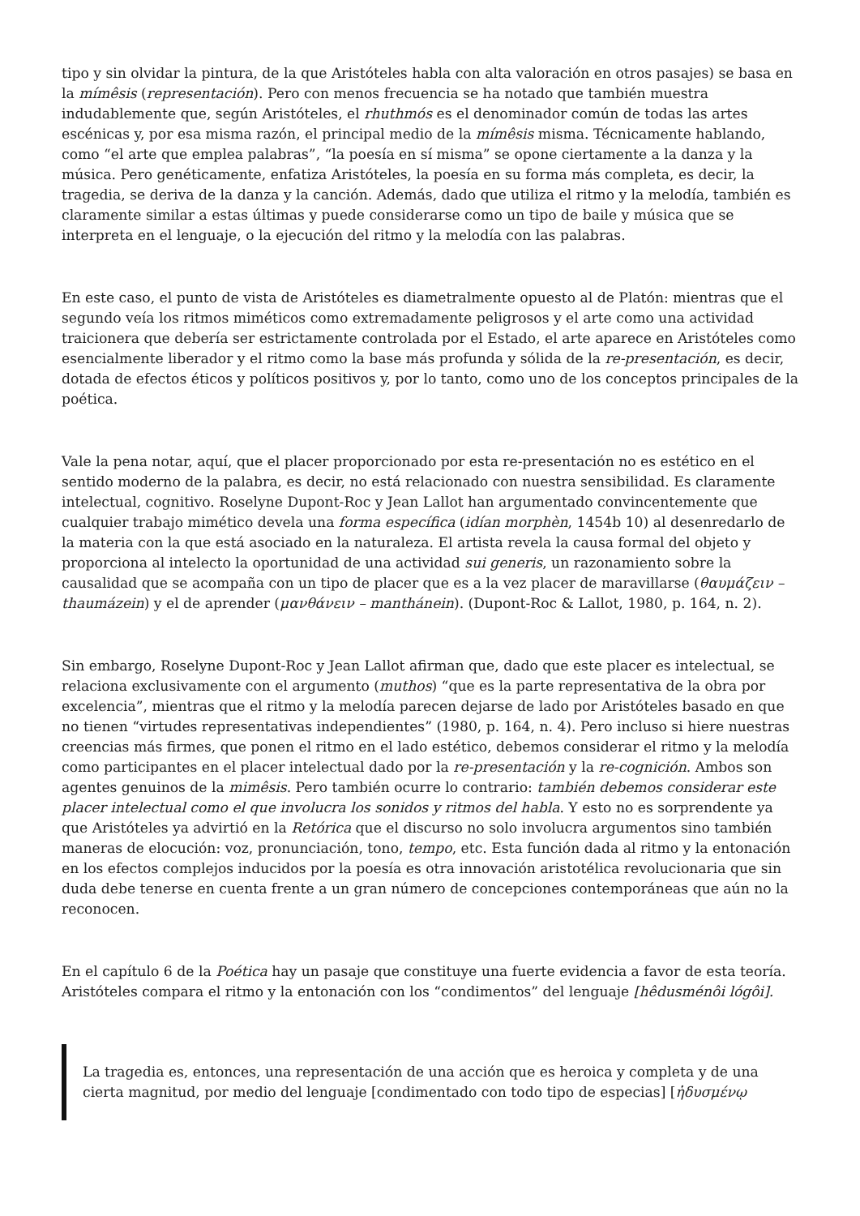tipo y sin olvidar la pintura, de la que Aristóteles habla con alta valoración en otros pasajes) se basa en la mímêsis (representación). Pero con menos frecuencia se ha notado que también muestra indudablemente que, según Aristóteles, el rhuthmós es el denominador común de todas las artes escénicas y, por esa misma razón, el principal medio de la mímêsis misma. Técnicamente hablando, como “el arte que emplea palabras”, “la poesía en sí misma” se opone ciertamente a la danza y la música. Pero genéticamente, enfatiza Aristóteles, la poesía en su forma más completa, es decir, la tragedia, se deriva de la danza y la canción. Además, dado que utiliza el ritmo y la melodía, también es claramente similar a estas últimas y puede considerarse como un tipo de baile y música que se interpreta en el lenguaje, o la ejecución del ritmo y la melodía con las palabras.
En este caso, el punto de vista de Aristóteles es diametralmente opuesto al de Platón: mientras que el segundo veía los ritmos miméticos como extremadamente peligrosos y el arte como una actividad traicionera que debería ser estrictamente controlada por el Estado, el arte aparece en Aristóteles como esencialmente liberador y el ritmo como la base más profunda y sólida de la re-presentación, es decir, dotada de efectos éticos y políticos positivos y, por lo tanto, como uno de los conceptos principales de la poética.
Vale la pena notar, aquí, que el placer proporcionado por esta re-presentación no es estético en el sentido moderno de la palabra, es decir, no está relacionado con nuestra sensibilidad. Es claramente intelectual, cognitivo. Roselyne Dupont-Roc y Jean Lallot han argumentado convincentemente que cualquier trabajo mimético devela una forma específica (idían morphèn, 1454b 10) al desenredarlo de la materia con la que está asociado en la naturaleza. El artista revela la causa formal del objeto y proporciona al intelecto la oportunidad de una actividad sui generis, un razonamiento sobre la causalidad que se acompaña con un tipo de placer que es a la vez placer de maravillarse (θαυμάζειν – thaumázein) y el de aprender (μανθάνειν – manthánein). (Dupont-Roc & Lallot, 1980, p. 164, n. 2).
Sin embargo, Roselyne Dupont-Roc y Jean Lallot afirman que, dado que este placer es intelectual, se relaciona exclusivamente con el argumento (muthos) “que es la parte representativa de la obra por excelencia”, mientras que el ritmo y la melodía parecen dejarse de lado por Aristóteles basado en que no tienen “virtudes representativas independientes” (1980, p. 164, n. 4). Pero incluso si hiere nuestras creencias más firmes, que ponen el ritmo en el lado estético, debemos considerar el ritmo y la melodía como participantes en el placer intelectual dado por la re-presentación y la re-cognición. Ambos son agentes genuinos de la mimêsis. Pero también ocurre lo contrario: también debemos considerar este placer intelectual como el que involucra los sonidos y ritmos del habla. Y esto no es sorprendente ya que Aristóteles ya advirtió en la Retórica que el discurso no solo involucra argumentos sino también maneras de elocución: voz, pronunciación, tono, tempo, etc. Esta función dada al ritmo y la entonación en los efectos complejos inducidos por la poesía es otra innovación aristotélica revolucionaria que sin duda debe tenerse en cuenta frente a un gran número de concepciones contemporáneas que aún no la reconocen.
En el capítulo 6 de la Poética hay un pasaje que constituye una fuerte evidencia a favor de esta teoría. Aristóteles compara el ritmo y la entonación con los “condimentos” del lenguaje [hêdusménôi lógôi].
La tragedia es, entonces, una representación de una acción que es heroica y completa y de una cierta magnitud, por medio del lenguaje [condimentado con todo tipo de especias] [ἡδυσμένῳ